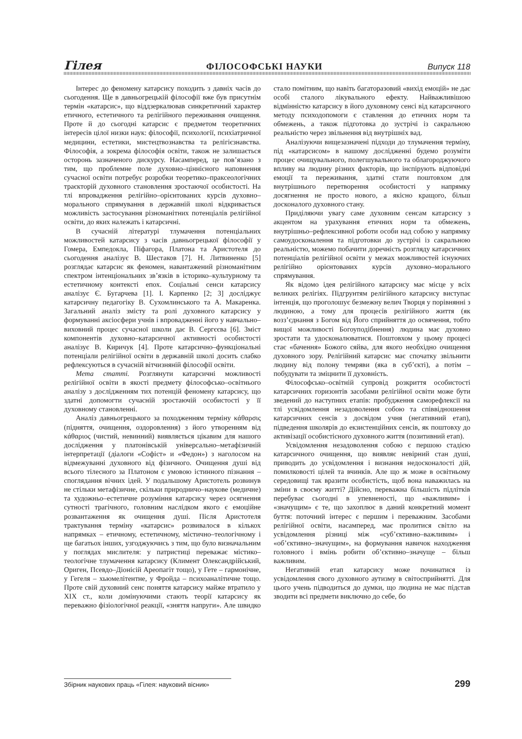Гілея ФІЛОСОФСЬКІ НАУКИ Випуск 118
Інтерес до феномену катарсису походить з давніх часів до сьогодення. Ще в давньогрецькій філософії вже був присутнім термін «катарсис», що віддзеркалював синкретичний характер етичного, естетичного та релігійного переживання очищення. Проте й до сьогодні катарсис є предметом теоретичних інтересів цілої низки наук: філософії, психології, психіатричної медицини, естетики, мистецтвознавства та релігієзнавства. Філософія, а зокрема філософія освіти, також не залишається осторонь зазначеного дискурсу. Насамперед, це пов’язано з тим, що проблемне поле духовно–ціннісного наповнення сучасної освіти потребує розробки теоретико–праксеологічних траєкторій духовного становлення зростаючої особистості. На тлі впровадження релігійно–орієнтованих курсів духовно–морального спрямування в державній школі відкривається можливість застосування різноманітних потенціалів релігійної освіти, до яких належать і катарсичні.
В сучасній літературі тлумачення потенціальних можливостей катарсису з часів давньогрецької філософії у Гомера, Емпедокла, Піфагора, Платона та Аристотеля до сьогодення аналізує В. Шестаков [7]. Н. Литвиненко [5] розглядає катарсис як феномен, навантажений різноманітним спектром інтенціональних зв’язків в історико–культурному та естетичному контексті епох. Соціальні сенси катарсису аналізує Є. Бугарчева [1]. І. Карпенко [2; 3] досліджує катарсичну педагогіку В. Сухомлинського та А. Макаренка. Загальний аналіз змісту та ролі духовного катарсису у формуванні аксіосфери учнів і впровадженні його у навчально–виховний процес сучасної школи дає В. Сергєєва [6]. Зміст компонентів духовно–катарсичної активності особистості аналізує В. Киричук [4]. Проте катарсично–функціональні потенціали релігійної освіти в державній школі досить слабко рефлексуються в сучасній вітчизняній філософії освіти.
Мета статті. Розглянути катарсичні можливості релігійної освіти в якості предмету філософсько–освітнього аналізу з дослідженням тих потенцій феномену катарсису, що здатні допомогти сучасній зростаючій особистості у її духовному становленні.
Аналіз давньогрецького за походженням терміну κάθαρσις (підняття, очищення, оздоровлення) з його утворенням від κάθαριος (чистий, невинний) виявляється цікавим для нашого дослідження у платонівській універсально–метафізичній інтерпретації (діалоги «Софіст» и «Федон») з наголосом на відмежуванні духовного від фізичного. Очищення душі від всього тілесного за Платоном є умовою істинного пізнання – споглядання вічних ідей. У подальшому Аристотель розвинув не стільки метафізичне, скільки природничо–наукове (медичне) та художньо–естетичне розуміння катарсису через осягнення сутності трагічного, головним наслідком якого є емоційне розвантаження як очищення душі. Після Аристотеля трактування терміну «катарсис» розвивалося в кількох напрямках – етичному, естетичному, містично–теологічному і ще багатьох інших, узгоджуючись з тим, що було визначальним у поглядах мислителя: у патристиці переважає містико–теологічне тлумачення катарсису (Климент Олександрійський, Ориген, Псевдо–Діонісій Ареопагіт тощо), у Гете – гармонічне, у Гегеля – хьюмелітентне, у Фройда – психоаналітичне тощо. Проте свій духовний сенс поняття катарсису майже втратило у ХІХ ст., коли домінуючими стають теорії катарсису як переважно фізіологічної реакції, «зняття напруги». Але швидко стало помітним, що навіть багаторазовий «вихід емоцій» не дає особі сталого лікувального ефекту. Найважливішою відмінністю катарсису в його духовному сенсі від катарсичного методу психодопомоги є ставлення до етичних норм та обмежень, а також підготовка до зустрічі із сакральною реальністю через звільнення від внутрішніх вад.
Аналізуючи вищезазначені підходи до тлумачення терміну, під «катарсисом» в нашому дослідженні будемо розуміти процес очищувального, полегшувального та облагороджуючого впливу на людину різних факторів, що інспірують відповідні емоції та переживання, здатні стати поштовхом для внутрішнього перетворення особистості у напрямку досягнення не просто нового, а якісно кращого, більш досконалого духовного стану.
Приділяючи увагу саме духовним сенсам катарсису з акцентом на урахування етичних норм та обмежень, внутрішньо–рефлексивної роботи особи над собою у напрямку самоудосконалення та підготовки до зустрічі із сакральною реальністю, можемо побачити доречність розгляду катарсичних потенціалів релігійної освіти у межах можливостей існуючих релігійно орієнтованих курсів духовно–морального спрямування.
Як відомо ідея релігійного катарсису має місце у всіх великих релігіях. Підгрунтям релігійного катарсису виступає інтенція, що проголошує безмежну велич Творця у порівнянні з людиною, а тому для процесів релігійного життя (як возз’єднання з Богом від Його сприйняття до освячення, тобто вищої можливості Богоуподібнення) людина має духовно зростати та удосконалюватися. Поштовхом у цьому процесі стає «бачення» Божого сяйва, для якого необхідно очищення духовного зору. Релігійний катарсис має спочатку звільнити людину від полону темряви (яка в суб’єкті), а потім – побудувати та зміцнити її духовність.
Філософсько–освітній супровід розкриття особистості катарсичних горизонтів засобами релігійної освіти може бути зведений до наступних етапів: пробудження саморефлексії на тлі усвідомлення незадоволення собою та співвідношення катарсичних сенсів з досвідом учня (негативний етап), підведення школярів до екзистенційних сенсів, як поштовху до активізації особистісного духовного життя (позитивний етап).
Усвідомлення незадоволення собою є першою стадією катарсичного очищення, що виявляє невірний стан душі, приводить до усвідомлення і визнання недосконалості дій, помилковості цілей та вчинків. Але що ж може в освітньому середовищі так вразити особистість, щоб вона наважилась на зміни в своєму житті? Дійсно, переважна більшість підлітків перебуває сьогодні в упевненості, що «важливим» і «значущим» є те, що захоплює в даний конкретний момент буття: поточний інтерес є першим і переважним. Засобами релігійної освіти, насамперед, має пролитися світло на усвідомлення різниці між «суб’єктивно–важливим» і «об’єктивно–значущим», на формування навичок находження головного і вмінь робити об’єктивно–значуще – більш важливим.
Негативній етап катарсису може починатися із усвідомлення свого духовного аутизму в світосприйнятті. Для цього учень підводиться до думки, що людина не має підстав зводити всі предмети виключно до себе, бо
Збірник наукових праць «Гілея: науковий вісник» 299